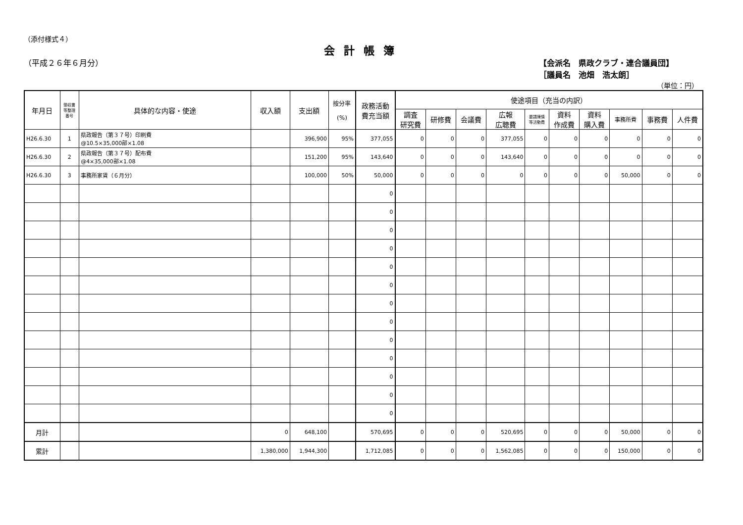（添付様式４）
会計帳簿
（平成２６年６月分） 【会派名　県政クラブ・連合議員団】
［議員名　池畑　浩太朗］
（単位：円）
| 年月日 | 領収書 等整理 番号 | 具体的な内容・使途 | 収入額 | 支出額 | 按分率 (%) | 政務活動 費充当額 | 使途項目（充当の内訳） | | | | | | | | | |
| --- | --- | --- | --- | --- | --- | --- | --- | --- | --- | --- | --- | --- | --- | --- | --- | --- |
| | | | | | | | 調査 研究費 | 研修費 | 会議費 | 広報 広聴費 | 要請陳情 等活動費 | 資料 作成費 | 資料 購入費 | 事務所費 | 事務費 | 人件費 |
| H26.6.30 | 1 | 県政報告（第３７号）印刷費 @10.5×35,000部×1.08 | | 396,900 | 95% | 377,055 | 0 | 0 | 0 | 377,055 | 0 | 0 | 0 | 0 | 0 | 0 |
| H26.6.30 | 2 | 県政報告（第３７号）配布費 @4×35,000部×1.08 | | 151,200 | 95% | 143,640 | 0 | 0 | 0 | 143,640 | 0 | 0 | 0 | 0 | 0 | 0 |
| H26.6.30 | 3 | 事務所家賃（６月分） | | 100,000 | 50% | 50,000 | 0 | 0 | 0 | 0 | 0 | 0 | 0 | 50,000 | 0 | 0 |
| | | | | | | 0 | | | | | | | | | | |
| | | | | | | 0 | | | | | | | | | | |
| | | | | | | 0 | | | | | | | | | | |
| | | | | | | 0 | | | | | | | | | | |
| | | | | | | 0 | | | | | | | | | | |
| | | | | | | 0 | | | | | | | | | | |
| | | | | | | 0 | | | | | | | | | | |
| | | | | | | 0 | | | | | | | | | | |
| | | | | | | 0 | | | | | | | | | | |
| | | | | | | 0 | | | | | | | | | | |
| | | | | | | 0 | | | | | | | | | | |
| | | | | | | 0 | | | | | | | | | | |
| | | | | | | 0 | | | | | | | | | | |
| 月計 | | | 0 | 648,100 | | 570,695 | 0 | 0 | 0 | 520,695 | 0 | 0 | 0 | 50,000 | 0 | 0 |
| 累計 | | | 1,380,000 | 1,944,300 | | 1,712,085 | 0 | 0 | 0 | 1,562,085 | 0 | 0 | 0 | 150,000 | 0 | 0 |